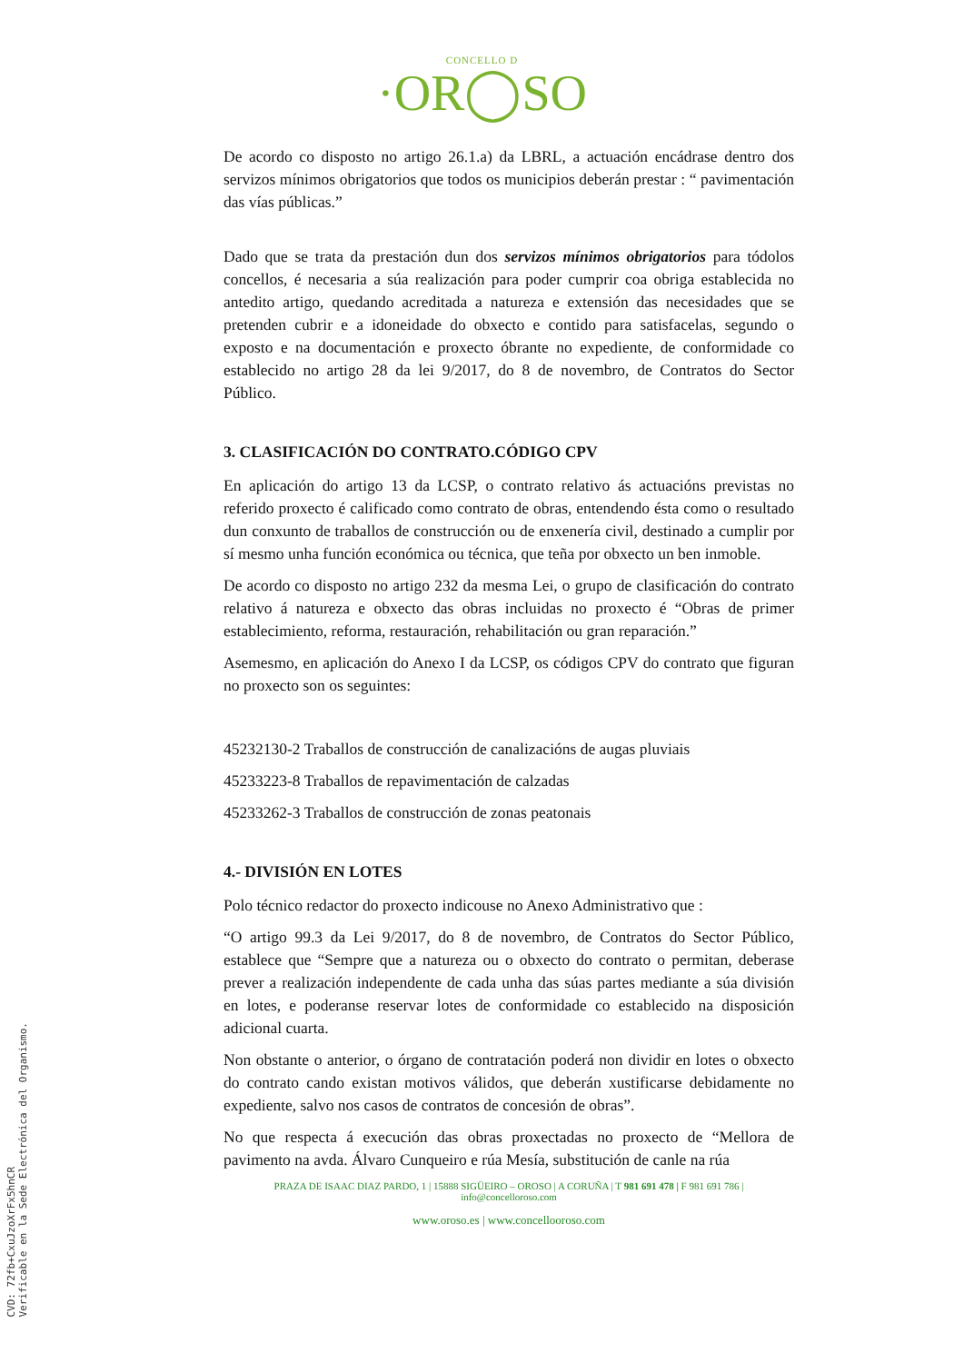CONCELLO D
·OR◯SO
De acordo co disposto no artigo 26.1.a) da LBRL, a actuación encádrase dentro dos servizos mínimos obrigatorios que todos os municipios deberán prestar : “ pavimentación das vías públicas.”
Dado que se trata da prestación dun dos servizos mínimos obrigatorios para tódolos concellos, é necesaria a súa realización para poder cumprir coa obriga establecida no antedito artigo, quedando acreditada a natureza e extensión das necesidades que se pretenden cubrir e a idoneidade do obxecto e contido para satisfacelas, segundo o exposto e na documentación e proxecto óbrante no expediente, de conformidade co establecido no artigo 28 da lei 9/2017, do 8 de novembro, de Contratos do Sector Público.
3. CLASIFICACIÓN DO CONTRATO.CÓDIGO CPV
En aplicación do artigo 13 da LCSP, o contrato relativo ás actuacións previstas no referido proxecto é calificado como contrato de obras, entendendo ésta como o resultado dun conxunto de traballos de construcción ou de enxenería civil, destinado a cumplir por sí mesmo unha función económica ou técnica, que teña por obxecto un ben inmoble.
De acordo co disposto no artigo 232 da mesma Lei, o grupo de clasificación do contrato relativo á natureza e obxecto das obras incluidas no proxecto é “Obras de primer establecimiento, reforma, restauración, rehabilitación ou gran reparación.”
Asemesmo, en aplicación do Anexo I da LCSP, os códigos CPV do contrato que figuran no proxecto son os seguintes:
45232130-2 Traballos de construcción de canalizacións de augas pluviais
45233223-8 Traballos de repavimentación de calzadas
45233262-3 Traballos de construcción de zonas peatonais
4.- DIVISIÓN EN LOTES
Polo técnico redactor do proxecto indicouse no Anexo Administrativo que :
“O artigo 99.3 da Lei 9/2017, do 8 de novembro, de Contratos do Sector Público, establece que “Sempre que a natureza ou o obxecto do contrato o permitan, deberase prever a realización independente de cada unha das súas partes mediante a súa división en lotes, e poderanse reservar lotes de conformidade co establecido na disposición adicional cuarta.
Non obstante o anterior, o órgano de contratación poderá non dividir en lotes o obxecto do contrato cando existan motivos válidos, que deberán xustificarse debidamente no expediente, salvo nos casos de contratos de concesión de obras”.
No que respecta á execución das obras proxectadas no proxecto de “Mellora de pavimento na avda. Álvaro Cunqueiro e rúa Mesía, substitución de canle na rúa
PRAZA DE ISAAC DIAZ PARDO, 1 | 15888 SIGÜEIRO – OROSO | A CORUÑA | T 981 691 478 | F 981 691 786 |
info@concelloroso.com
www.oroso.es | www.concellooroso.com
CVD: 72fb+CxuJzoXrFx5hnCR
Verificable en la Sede Electrónica del Organismo.